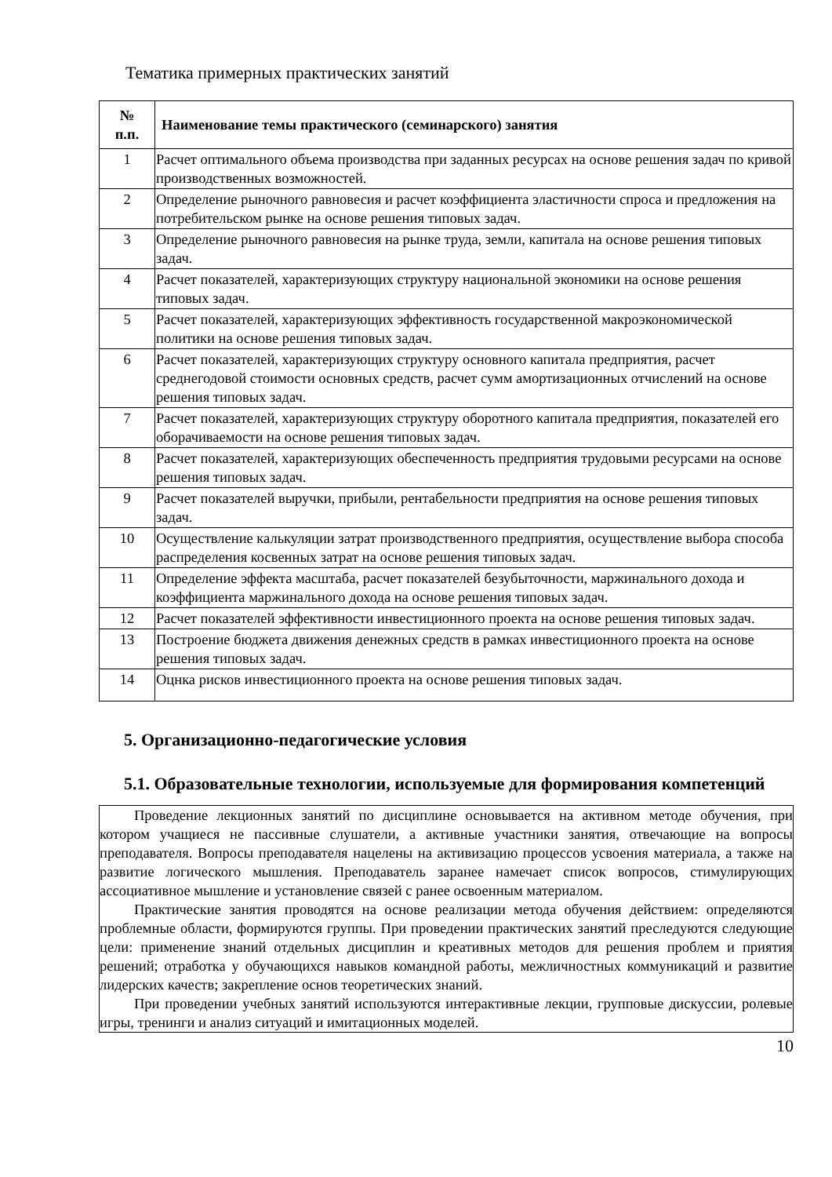Тематика примерных практических занятий
| № п.п. | Наименование темы практического (семинарского) занятия |
| --- | --- |
| 1 | Расчет оптимального объема производства при заданных ресурсах на основе решения задач по кривой производственных возможностей. |
| 2 | Определение рыночного равновесия и расчет коэффициента эластичности спроса и предложения на потребительском рынке на основе решения типовых задач. |
| 3 | Определение рыночного равновесия на рынке труда, земли, капитала на основе решения типовых задач. |
| 4 | Расчет показателей, характеризующих структуру национальной экономики на основе решения типовых задач. |
| 5 | Расчет показателей, характеризующих эффективность государственной макроэкономической политики на основе решения типовых задач. |
| 6 | Расчет показателей, характеризующих структуру основного капитала предприятия, расчет среднегодовой стоимости основных средств, расчет сумм амортизационных отчислений на основе решения типовых задач. |
| 7 | Расчет показателей, характеризующих структуру оборотного капитала предприятия, показателей его оборачиваемости на основе решения типовых задач. |
| 8 | Расчет показателей, характеризующих обеспеченность предприятия трудовыми ресурсами на основе решения типовых задач. |
| 9 | Расчет показателей выручки, прибыли, рентабельности предприятия на основе решения типовых задач. |
| 10 | Осуществление калькуляции затрат производственного предприятия, осуществление выбора способа распределения косвенных затрат на основе решения типовых задач. |
| 11 | Определение эффекта масштаба, расчет показателей безубыточности, маржинального дохода и коэффициента маржинального дохода на основе решения типовых задач. |
| 12 | Расчет показателей эффективности инвестиционного проекта на основе решения типовых задач. |
| 13 | Построение бюджета движения денежных средств в рамках инвестиционного проекта на основе решения типовых задач. |
| 14 | Оцнка рисков инвестиционного проекта на основе решения типовых задач. |
5. Организационно-педагогические условия
5.1. Образовательные технологии, используемые для формирования компетенций
Проведение лекционных занятий по дисциплине основывается на активном методе обучения, при котором учащиеся не пассивные слушатели, а активные участники занятия, отвечающие на вопросы преподавателя. Вопросы преподавателя нацелены на активизацию процессов усвоения материала, а также на развитие логического мышления. Преподаватель заранее намечает список вопросов, стимулирующих ассоциативное мышление и установление связей с ранее освоенным материалом.
Практические занятия проводятся на основе реализации метода обучения действием: определяются проблемные области, формируются группы. При проведении практических занятий преследуются следующие цели: применение знаний отдельных дисциплин и креативных методов для решения проблем и приятия решений; отработка у обучающихся навыков командной работы, межличностных коммуникаций и развитие лидерских качеств; закрепление основ теоретических знаний.
При проведении учебных занятий используются интерактивные лекции, групповые дискуссии, ролевые игры, тренинги и анализ ситуаций и имитационных моделей.
10